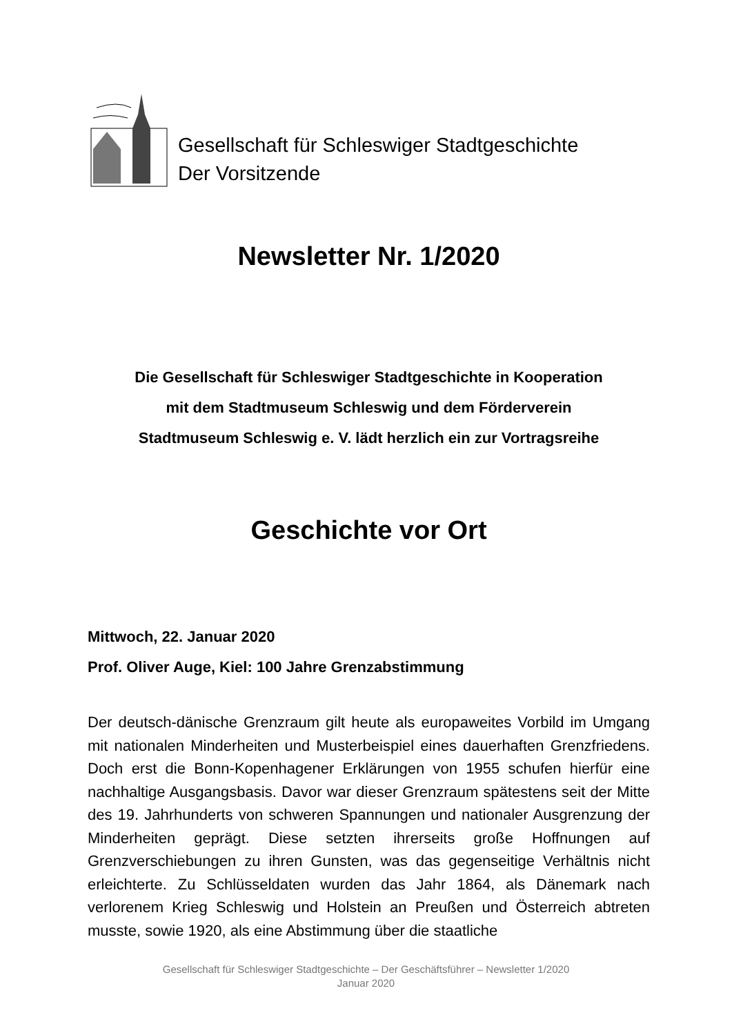Gesellschaft für Schleswiger Stadtgeschichte
Der Vorsitzende
Newsletter Nr. 1/2020
Die Gesellschaft für Schleswiger Stadtgeschichte in Kooperation
mit dem Stadtmuseum Schleswig und dem Förderverein
Stadtmuseum Schleswig e. V. lädt herzlich ein zur Vortragsreihe
Geschichte vor Ort
Mittwoch, 22. Januar 2020
Prof. Oliver Auge, Kiel: 100 Jahre Grenzabstimmung
Der deutsch-dänische Grenzraum gilt heute als europaweites Vorbild im Umgang mit nationalen Minderheiten und Musterbeispiel eines dauerhaften Grenzfriedens. Doch erst die Bonn-Kopenhagener Erklärungen von 1955 schufen hierfür eine nachhaltige Ausgangsbasis. Davor war dieser Grenzraum spätestens seit der Mitte des 19. Jahrhunderts von schweren Spannungen und nationaler Ausgrenzung der Minderheiten geprägt. Diese setzten ihrerseits große Hoffnungen auf Grenzverschiebungen zu ihren Gunsten, was das gegenseitige Verhältnis nicht erleichterte. Zu Schlüsseldaten wurden das Jahr 1864, als Dänemark nach verlorenem Krieg Schleswig und Holstein an Preußen und Österreich abtreten musste, sowie 1920, als eine Abstimmung über die staatliche
Gesellschaft für Schleswiger Stadtgeschichte – Der Geschäftsführer – Newsletter 1/2020
Januar 2020